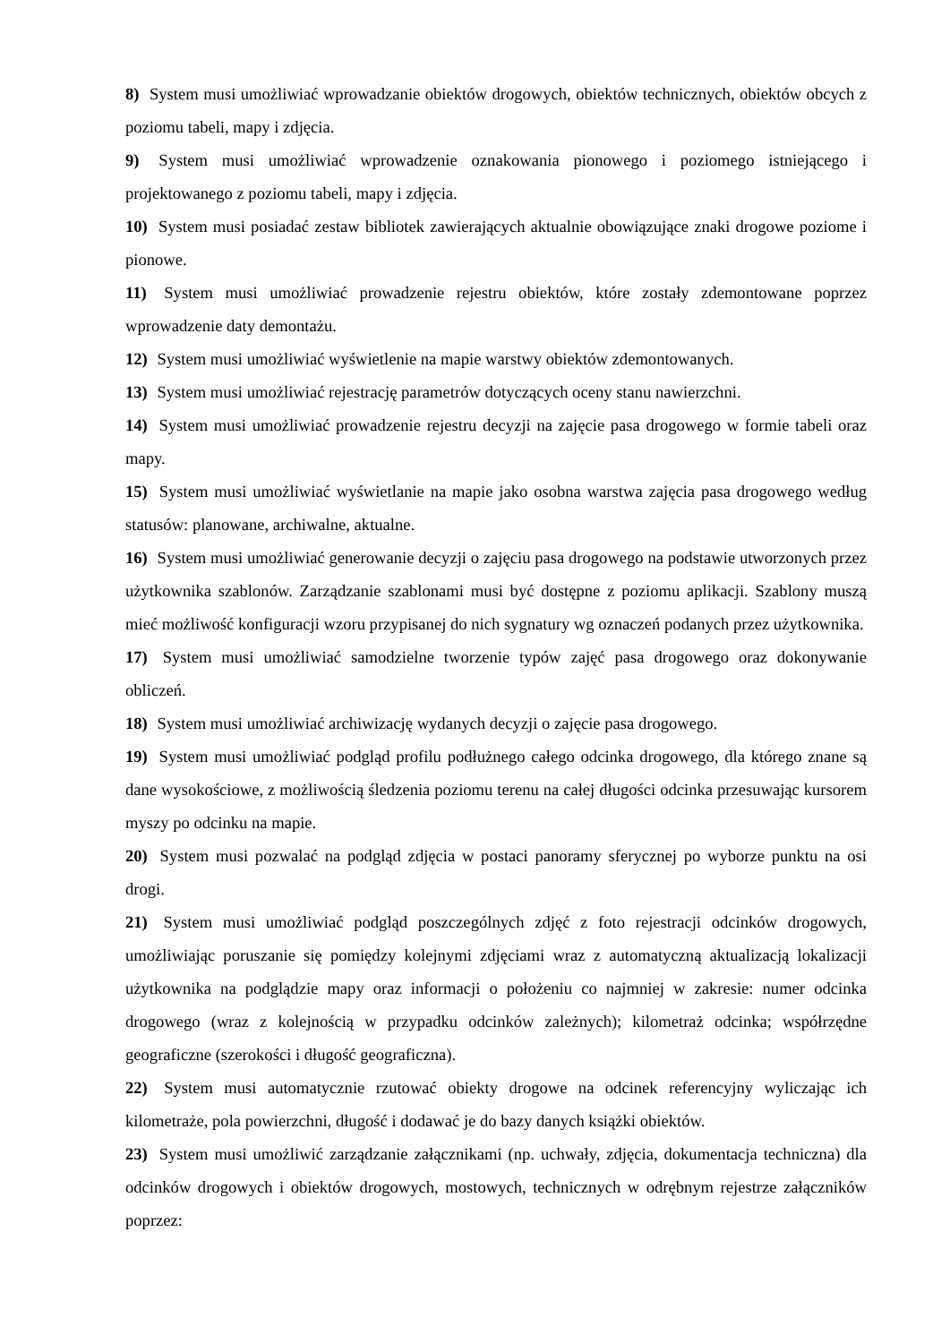8) System musi umożliwiać wprowadzanie obiektów drogowych, obiektów technicznych, obiektów obcych z poziomu tabeli, mapy i zdjęcia.
9) System musi umożliwiać wprowadzenie oznakowania pionowego i poziomego istniejącego i projektowanego z poziomu tabeli, mapy i zdjęcia.
10) System musi posiadać zestaw bibliotek zawierających aktualnie obowiązujące znaki drogowe poziome i pionowe.
11) System musi umożliwiać prowadzenie rejestru obiektów, które zostały zdemontowane poprzez wprowadzenie daty demontażu.
12) System musi umożliwiać wyświetlenie na mapie warstwy obiektów zdemontowanych.
13) System musi umożliwiać rejestrację parametrów dotyczących oceny stanu nawierzchni.
14) System musi umożliwiać prowadzenie rejestru decyzji na zajęcie pasa drogowego w formie tabeli oraz mapy.
15) System musi umożliwiać wyświetlanie na mapie jako osobna warstwa zajęcia pasa drogowego według statusów: planowane, archiwalne, aktualne.
16) System musi umożliwiać generowanie decyzji o zajęciu pasa drogowego na podstawie utworzonych przez użytkownika szablonów. Zarządzanie szablonami musi być dostępne z poziomu aplikacji. Szablony muszą mieć możliwość konfiguracji wzoru przypisanej do nich sygnatury wg oznaczeń podanych przez użytkownika.
17) System musi umożliwiać samodzielne tworzenie typów zajęć pasa drogowego oraz dokonywanie obliczeń.
18) System musi umożliwiać archiwizację wydanych decyzji o zajęcie pasa drogowego.
19) System musi umożliwiać podgląd profilu podłużnego całego odcinka drogowego, dla którego znane są dane wysokościowe, z możliwością śledzenia poziomu terenu na całej długości odcinka przesuwając kursorem myszy po odcinku na mapie.
20) System musi pozwalać na podgląd zdjęcia w postaci panoramy sferycznej po wyborze punktu na osi drogi.
21) System musi umożliwiać podgląd poszczególnych zdjęć z foto rejestracji odcinków drogowych, umożliwiając poruszanie się pomiędzy kolejnymi zdjęciami wraz z automatyczną aktualizacją lokalizacji użytkownika na podglądzie mapy oraz informacji o położeniu co najmniej w zakresie: numer odcinka drogowego (wraz z kolejnością w przypadku odcinków zależnych); kilometraż odcinka; współrzędne geograficzne (szerokości i długość geograficzna).
22) System musi automatycznie rzutować obiekty drogowe na odcinek referencyjny wyliczając ich kilometraże, pola powierzchni, długość i dodawać je do bazy danych książki obiektów.
23) System musi umożliwić zarządzanie załącznikami (np. uchwały, zdjęcia, dokumentacja techniczna) dla odcinków drogowych i obiektów drogowych, mostowych, technicznych w odrębnym rejestrze załączników poprzez: